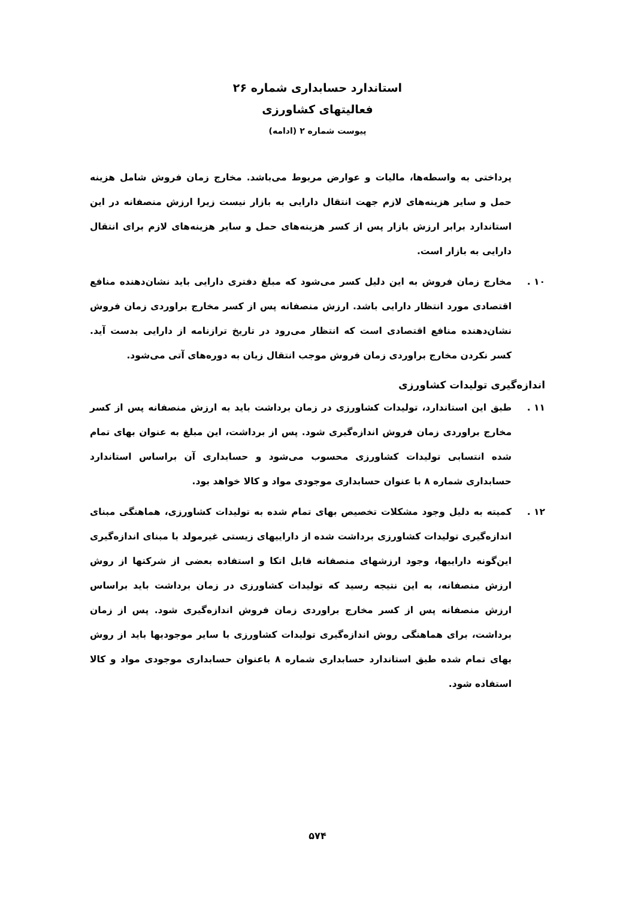استاندارد حسابداری شماره ۲۶
فعالیتهای کشاورزی
پیوست شماره ۲ (ادامه)
پرداختی به واسطه‌ها، مالیات و عوارض مربوط می‌باشد. مخارج زمان فروش شامل هزینه حمل و سایر هزینه‌های لازم جهت انتقال دارایی به بازار نیست زیرا ارزش منصفانه در این استاندارد برابر ارزش بازار پس از کسر هزینه‌های حمل و سایر هزینه‌های لازم برای انتقال دارایی به بازار است.
۱۰ . مخارج زمان فروش به این دلیل کسر می‌شود که مبلغ دفتری دارایی باید نشان‌دهنده منافع اقتصادی مورد انتظار دارایی باشد. ارزش منصفانه پس از کسر مخارج براوردی زمان فروش نشان‌دهنده منافع اقتصادی است که انتظار می‌رود در تاریخ ترازنامه از دارایی بدست آید. کسر نکردن مخارج براوردی زمان فروش موجب انتقال زیان به دوره‌های آتی می‌شود.
اندازه‌گیری تولیدات کشاورزی
۱۱ . طبق این استاندارد، تولیدات کشاورزی در زمان برداشت باید به ارزش منصفانه پس از کسر مخارج براوردی زمان فروش اندازه‌گیری شود. پس از برداشت، این مبلغ به عنوان بهای تمام شده انتسابی تولیدات کشاورزی محسوب می‌شود و حسابداری آن براساس استاندارد حسابداری شماره ۸ با عنوان حسابداری موجودی مواد و کالا خواهد بود.
۱۲ . کمیته به دلیل وجود مشکلات تخصیص بهای تمام شده به تولیدات کشاورزی، هماهنگی مبنای اندازه‌گیری تولیدات کشاورزی برداشت شده از داراییهای زیستی غیرمولد با مبنای اندازه‌گیری این‌گونه داراییها، وجود ارزشهای منصفانه قابل اتکا و استفاده بعضی از شرکتها از روش ارزش منصفانه، به این نتیجه رسید که تولیدات کشاورزی در زمان برداشت باید براساس ارزش منصفانه پس از کسر مخارج براوردی زمان فروش اندازه‌گیری شود. پس از زمان برداشت، برای هماهنگی روش اندازه‌گیری تولیدات کشاورزی با سایر موجودیها باید از روش بهای تمام شده طبق استاندارد حسابداری شماره ۸ باعنوان حسابداری موجودی مواد و کالا استفاده شود.
۵۷۴